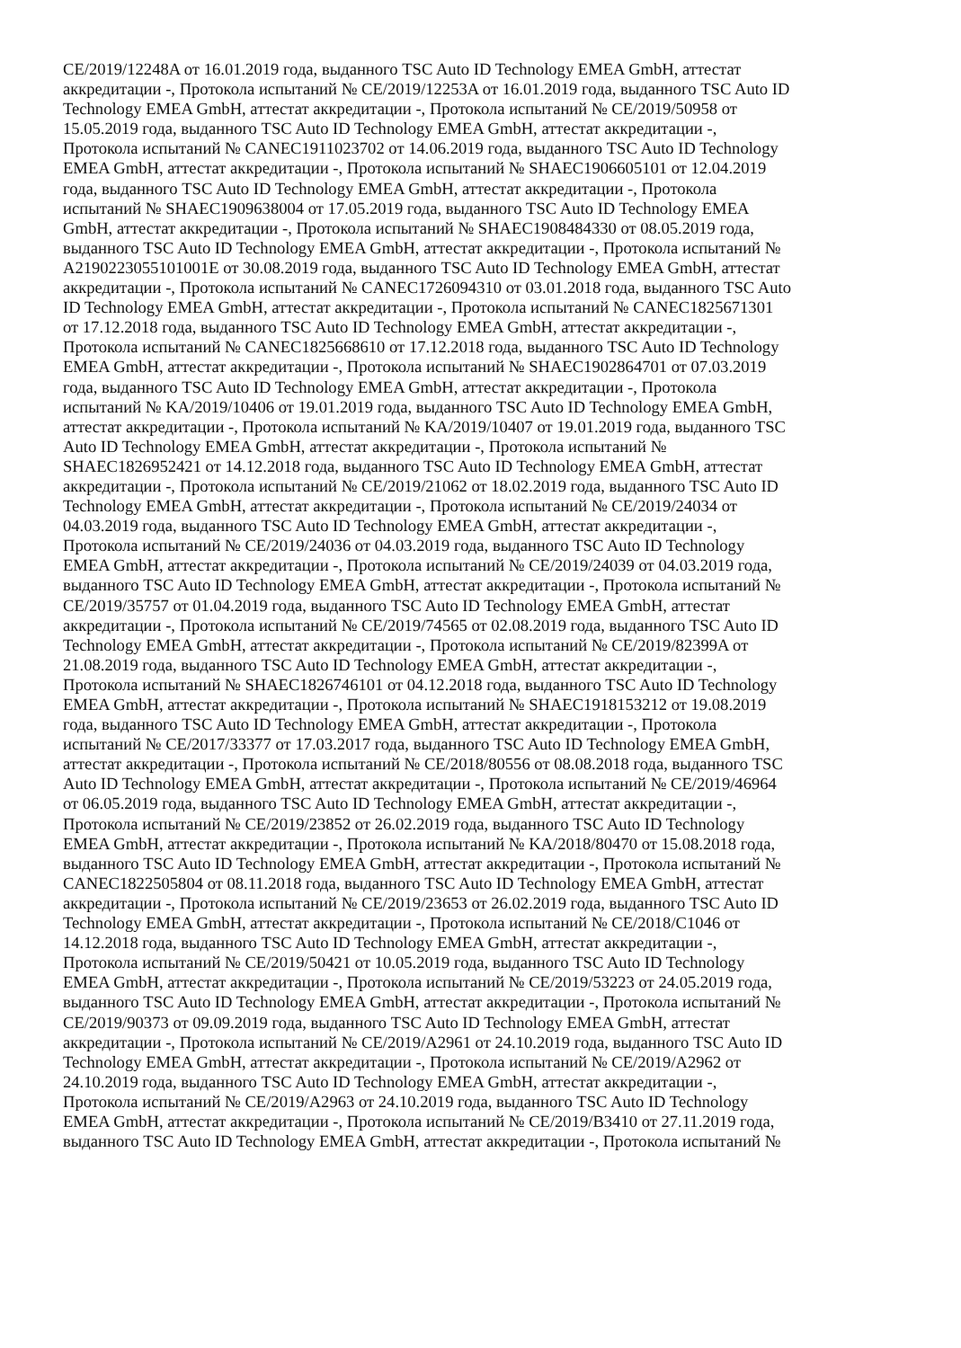CE/2019/12248A от 16.01.2019 года, выданного TSC Auto ID Technology EMEA GmbH, аттестат
аккредитации -, Протокола испытаний № CE/2019/12253A от 16.01.2019 года, выданного TSC Auto ID
Technology EMEA GmbH, аттестат аккредитации -, Протокола испытаний № CE/2019/50958 от
15.05.2019 года, выданного TSC Auto ID Technology EMEA GmbH, аттестат аккредитации -,
Протокола испытаний № CANEC1911023702 от 14.06.2019 года, выданного TSC Auto ID Technology
EMEA GmbH, аттестат аккредитации -, Протокола испытаний № SHAEC1906605101 от 12.04.2019
года, выданного TSC Auto ID Technology EMEA GmbH, аттестат аккредитации -, Протокола
испытаний № SHAEC1909638004 от 17.05.2019 года, выданного TSC Auto ID Technology EMEA
GmbH, аттестат аккредитации -, Протокола испытаний № SHAEC1908484330 от 08.05.2019 года,
выданного TSC Auto ID Technology EMEA GmbH, аттестат аккредитации -, Протокола испытаний №
A2190223055101001E от 30.08.2019 года, выданного TSC Auto ID Technology EMEA GmbH, аттестат
аккредитации -, Протокола испытаний № CANEC1726094310 от 03.01.2018 года, выданного TSC Auto
ID Technology EMEA GmbH, аттестат аккредитации -, Протокола испытаний № CANEC1825671301
от 17.12.2018 года, выданного TSC Auto ID Technology EMEA GmbH, аттестат аккредитации -,
Протокола испытаний № CANEC1825668610 от 17.12.2018 года, выданного TSC Auto ID Technology
EMEA GmbH, аттестат аккредитации -, Протокола испытаний № SHAEC1902864701 от 07.03.2019
года, выданного TSC Auto ID Technology EMEA GmbH, аттестат аккредитации -, Протокола
испытаний № KA/2019/10406 от 19.01.2019 года, выданного TSC Auto ID Technology EMEA GmbH,
аттестат аккредитации -, Протокола испытаний № KA/2019/10407 от 19.01.2019 года, выданного TSC
Auto ID Technology EMEA GmbH, аттестат аккредитации -, Протокола испытаний №
SHAEC1826952421 от 14.12.2018 года, выданного TSC Auto ID Technology EMEA GmbH, аттестат
аккредитации -, Протокола испытаний № CE/2019/21062 от 18.02.2019 года, выданного TSC Auto ID
Technology EMEA GmbH, аттестат аккредитации -, Протокола испытаний № CE/2019/24034 от
04.03.2019 года, выданного TSC Auto ID Technology EMEA GmbH, аттестат аккредитации -,
Протокола испытаний № CE/2019/24036 от 04.03.2019 года, выданного TSC Auto ID Technology
EMEA GmbH, аттестат аккредитации -, Протокола испытаний № CE/2019/24039 от 04.03.2019 года,
выданного TSC Auto ID Technology EMEA GmbH, аттестат аккредитации -, Протокола испытаний №
CE/2019/35757 от 01.04.2019 года, выданного TSC Auto ID Technology EMEA GmbH, аттестат
аккредитации -, Протокола испытаний № CE/2019/74565 от 02.08.2019 года, выданного TSC Auto ID
Technology EMEA GmbH, аттестат аккредитации -, Протокола испытаний № CE/2019/82399A от
21.08.2019 года, выданного TSC Auto ID Technology EMEA GmbH, аттестат аккредитации -,
Протокола испытаний № SHAEC1826746101 от 04.12.2018 года, выданного TSC Auto ID Technology
EMEA GmbH, аттестат аккредитации -, Протокола испытаний № SHAEC1918153212 от 19.08.2019
года, выданного TSC Auto ID Technology EMEA GmbH, аттестат аккредитации -, Протокола
испытаний № CE/2017/33377 от 17.03.2017 года, выданного TSC Auto ID Technology EMEA GmbH,
аттестат аккредитации -, Протокола испытаний № CE/2018/80556 от 08.08.2018 года, выданного TSC
Auto ID Technology EMEA GmbH, аттестат аккредитации -, Протокола испытаний № CE/2019/46964
от 06.05.2019 года, выданного TSC Auto ID Technology EMEA GmbH, аттестат аккредитации -,
Протокола испытаний № CE/2019/23852 от 26.02.2019 года, выданного TSC Auto ID Technology
EMEA GmbH, аттестат аккредитации -, Протокола испытаний № KA/2018/80470 от 15.08.2018 года,
выданного TSC Auto ID Technology EMEA GmbH, аттестат аккредитации -, Протокола испытаний №
CANEC1822505804 от 08.11.2018 года, выданного TSC Auto ID Technology EMEA GmbH, аттестат
аккредитации -, Протокола испытаний № CE/2019/23653 от 26.02.2019 года, выданного TSC Auto ID
Technology EMEA GmbH, аттестат аккредитации -, Протокола испытаний № CE/2018/C1046 от
14.12.2018 года, выданного TSC Auto ID Technology EMEA GmbH, аттестат аккредитации -,
Протокола испытаний № CE/2019/50421 от 10.05.2019 года, выданного TSC Auto ID Technology
EMEA GmbH, аттестат аккредитации -, Протокола испытаний № CE/2019/53223 от 24.05.2019 года,
выданного TSC Auto ID Technology EMEA GmbH, аттестат аккредитации -, Протокола испытаний №
CE/2019/90373 от 09.09.2019 года, выданного TSC Auto ID Technology EMEA GmbH, аттестат
аккредитации -, Протокола испытаний № CE/2019/A2961 от 24.10.2019 года, выданного TSC Auto ID
Technology EMEA GmbH, аттестат аккредитации -, Протокола испытаний № CE/2019/A2962 от
24.10.2019 года, выданного TSC Auto ID Technology EMEA GmbH, аттестат аккредитации -,
Протокола испытаний № CE/2019/A2963 от 24.10.2019 года, выданного TSC Auto ID Technology
EMEA GmbH, аттестат аккредитации -, Протокола испытаний № CE/2019/B3410 от 27.11.2019 года,
выданного TSC Auto ID Technology EMEA GmbH, аттестат аккредитации -, Протокола испытаний №